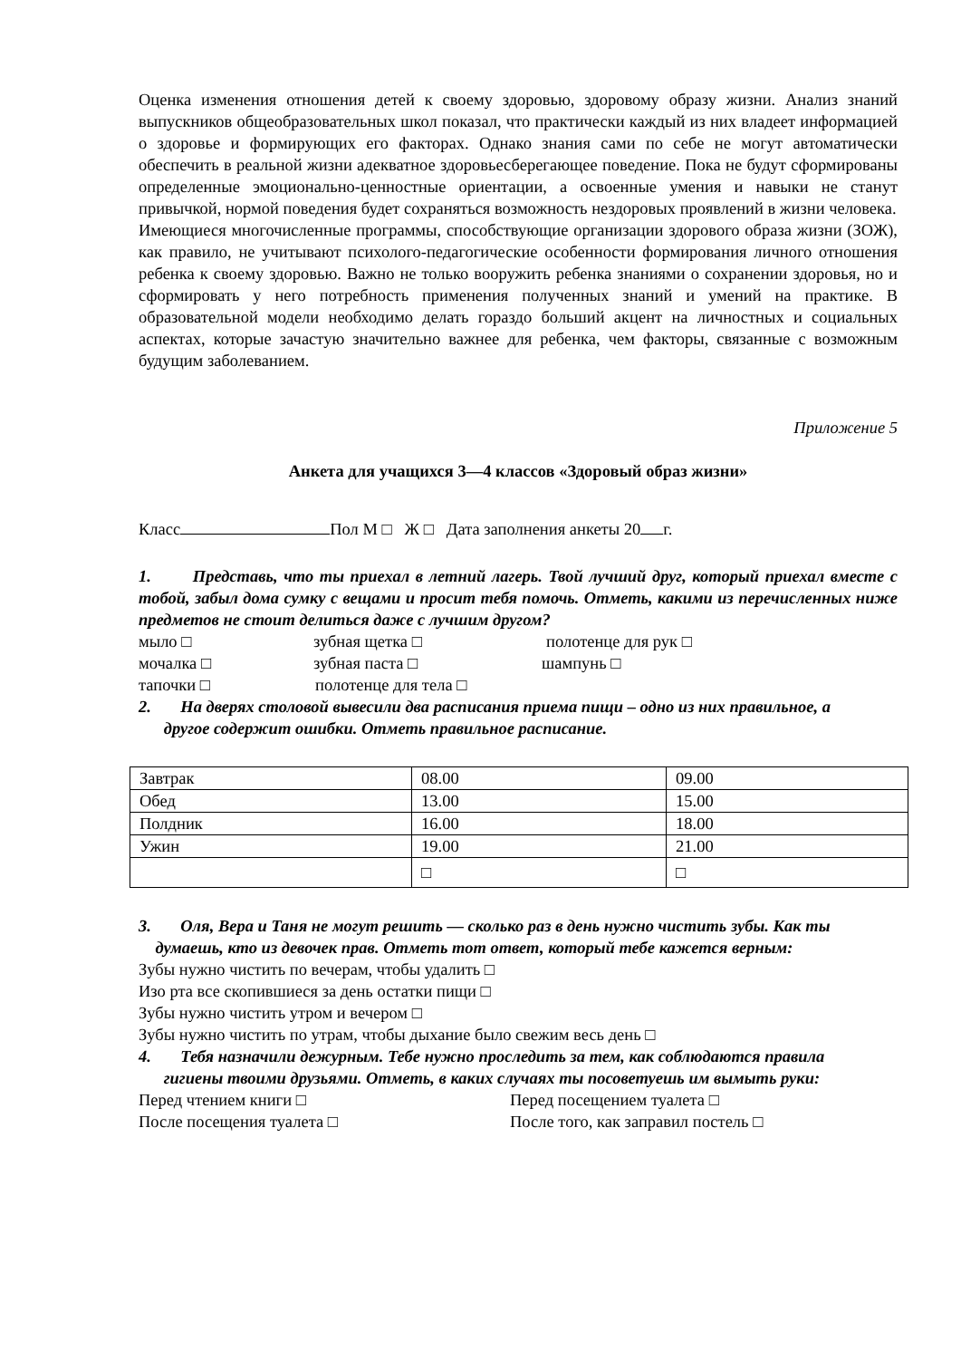Оценка изменения отношения детей к своему здоровью, здоровому образу жизни. Анализ знаний выпускников общеобразовательных школ показал, что практически каждый из них владеет информацией о здоровье и формирующих его факторах. Однако знания сами по себе не могут автоматически обеспечить в реальной жизни адекватное здоровьесберегающее поведение. Пока не будут сформированы определенные эмоционально-ценностные ориентации, а освоенные умения и навыки не станут привычкой, нормой поведения будет сохраняться возможность нездоровых проявлений в жизни человека.
Имеющиеся многочисленные программы, способствующие организации здорового образа жизни (ЗОЖ), как правило, не учитывают психолого-педагогические особенности формирования личного отношения ребенка к своему здоровью. Важно не только вооружить ребенка знаниями о сохранении здоровья, но и сформировать у него потребность применения полученных знаний и умений на практике. В образовательной модели необходимо делать гораздо больший акцент на личностных и социальных аспектах, которые зачастую значительно важнее для ребенка, чем факторы, связанные с возможным будущим заболеванием.
Приложение 5
Анкета для учащихся 3—4 классов «Здоровый образ жизни»
Класс Пол М □ Ж □ Дата заполнения анкеты 20 г.
1. Представь, что ты приехал в летний лагерь. Твой лучший друг, который приехал вместе с тобой, забыл дома сумку с вещами и просит тебя помочь. Отметь, какими из перечисленных ниже предметов не стоит делиться даже с лучшим другом?
мыло □ зубная щетка □ полотенце для рук □
мочалка □ зубная паста □ шампунь □
тапочки □ полотенце для тела □
2. На дверях столовой вывесили два расписания приема пищи – одно из них правильное, а
другое содержит ошибки. Отметь правильное расписание.
| Завтрак | 08.00 | 09.00 |
| Обед | 13.00 | 15.00 |
| Полдник | 16.00 | 18.00 |
| Ужин | 19.00 | 21.00 |
| | □ | □ |
3. Оля, Вера и Таня не могут решить — сколько раз в день нужно чистить зубы. Как ты
думаешь, кто из девочек прав. Отметь тот ответ, который тебе кажется верным:
Зубы нужно чистить по вечерам, чтобы удалить □
Изо рта все скопившиеся за день остатки пищи □
Зубы нужно чистить утром и вечером □
Зубы нужно чистить по утрам, чтобы дыхание было свежим весь день □
4. Тебя назначили дежурным. Тебе нужно проследить за тем, как соблюдаются правила
гигиены твоими друзьями. Отметь, в каких случаях ты посоветуешь им вымыть руки:
Перед чтением книги □ Перед посещением туалета □
После посещения туалета □ После того, как заправил постель □